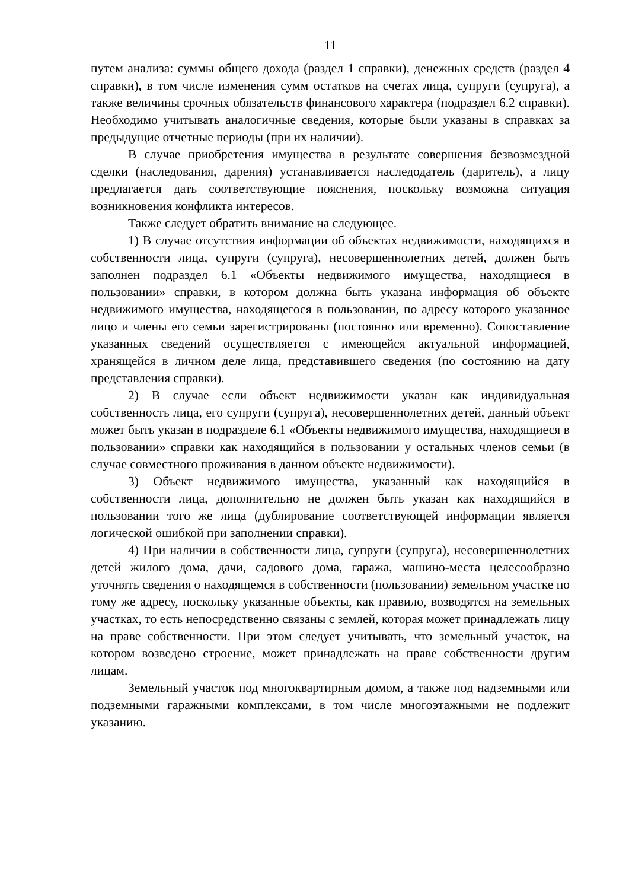11
путем анализа: суммы общего дохода (раздел 1 справки), денежных средств (раздел 4 справки), в том числе изменения сумм остатков на счетах лица, супруги (супруга), а также величины срочных обязательств финансового характера (подраздел 6.2 справки). Необходимо учитывать аналогичные сведения, которые были указаны в справках за предыдущие отчетные периоды (при их наличии).
В случае приобретения имущества в результате совершения безвозмездной сделки (наследования, дарения) устанавливается наследодатель (даритель), а лицу предлагается дать соответствующие пояснения, поскольку возможна ситуация возникновения конфликта интересов.
Также следует обратить внимание на следующее.
1) В случае отсутствия информации об объектах недвижимости, находящихся в собственности лица, супруги (супруга), несовершеннолетних детей, должен быть заполнен подраздел 6.1 «Объекты недвижимого имущества, находящиеся в пользовании» справки, в котором должна быть указана информация об объекте недвижимого имущества, находящегося в пользовании, по адресу которого указанное лицо и члены его семьи зарегистрированы (постоянно или временно). Сопоставление указанных сведений осуществляется с имеющейся актуальной информацией, хранящейся в личном деле лица, представившего сведения (по состоянию на дату представления справки).
2) В случае если объект недвижимости указан как индивидуальная собственность лица, его супруги (супруга), несовершеннолетних детей, данный объект может быть указан в подразделе 6.1 «Объекты недвижимого имущества, находящиеся в пользовании» справки как находящийся в пользовании у остальных членов семьи (в случае совместного проживания в данном объекте недвижимости).
3) Объект недвижимого имущества, указанный как находящийся в собственности лица, дополнительно не должен быть указан как находящийся в пользовании того же лица (дублирование соответствующей информации является логической ошибкой при заполнении справки).
4) При наличии в собственности лица, супруги (супруга), несовершеннолетних детей жилого дома, дачи, садового дома, гаража, машино-места целесообразно уточнять сведения о находящемся в собственности (пользовании) земельном участке по тому же адресу, поскольку указанные объекты, как правило, возводятся на земельных участках, то есть непосредственно связаны с землей, которая может принадлежать лицу на праве собственности. При этом следует учитывать, что земельный участок, на котором возведено строение, может принадлежать на праве собственности другим лицам.
Земельный участок под многоквартирным домом, а также под надземными или подземными гаражными комплексами, в том числе многоэтажными не подлежит указанию.